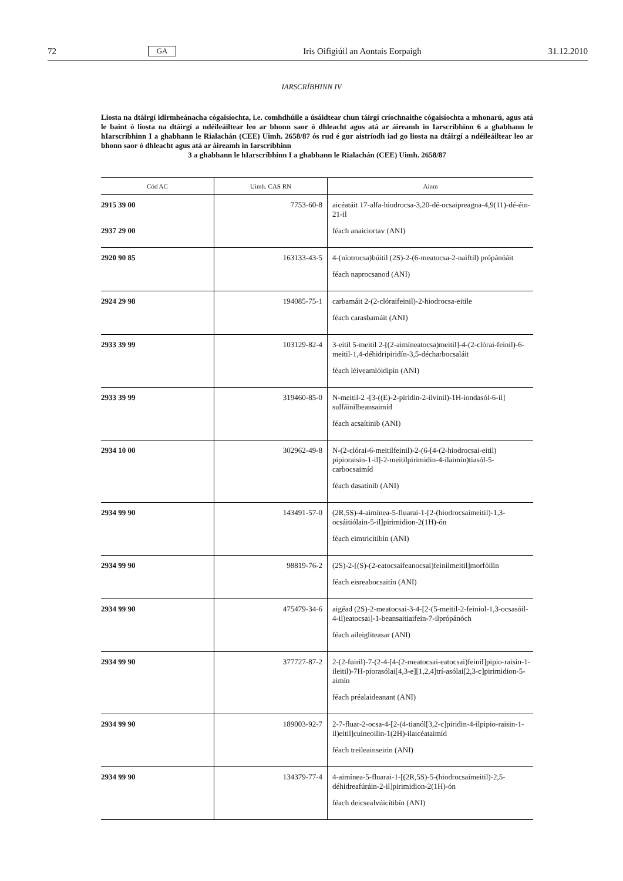72 GA Iris Oifigiúil an Aontais Eorpaigh 31.12.2010
IARSCRÍBHINN IV
Liosta na dtáirgí idirmheánacha cógaisíochta, i.e. comhdhúile a úsáidtear chun táirgí críochnaithe cógaisíochta a mhonarú, agus atá le baint ó liosta na dtáirgí a ndéileáiltear leo ar bhonn saor ó dhleacht agus atá ar áireamh in Iarscríbhinn 6 a ghabhann le hIarscríbhinn I a ghabhann le Rialachán (CEE) Uimh. 2658/87 ós rud é gur aistríodh iad go liosta na dtáirgí a ndéileáiltear leo ar bhonn saor ó dhleacht agus atá ar áireamh in Iarscríbhinn
3 a ghabhann le hIarscríbhinn I a ghabhann le Rialachán (CEE) Uimh. 2658/87
| Cód AC | Uimh. CAS RN | Ainm |
| --- | --- | --- |
| 2915 39 00 2937 29 00 | 7753-60-8 | aicéatáit 17-alfa-hiodrocsa-3,20-dé-ocsaipreagna-4,9(11)-dé-éin-21-il féach anaiciortav (ANI) |
| 2920 90 85 | 163133-43-5 | 4-(níotrocsa)búitil (2S)-2-(6-meatocsa-2-naiftil) própánóáit féach naprocsanod (ANI) |
| 2924 29 98 | 194085-75-1 | carbamáit 2-(2-clóraifeinil)-2-hiodrocsa-eitile féach carasbamáit (ANI) |
| 2933 39 99 | 103129-82-4 | 3-eitil 5-meitil 2-[(2-aimíneatocsa)meitil]-4-(2-clórai-feinil)-6-meitil-1,4-déhidripiridín-3,5-décharbocsaláit féach léiveamlóidipín (ANI) |
| 2933 39 99 | 319460-85-0 | N-meitil-2 -[3-((E)-2-piridin-2-ilvinil)-1H-iondasól-6-il] sulfáinilbeansaimíd féach acsaítinib (ANI) |
| 2934 10 00 | 302962-49-8 | N-(2-clórai-6-meitilfeinil)-2-(6-[4-(2-hiodrocsai-eitil) pipioraisin-1-il]-2-meitilpirimidin-4-ilaimín)tiasól-5-carbocsaimíd féach dasatinib (ANI) |
| 2934 99 90 | 143491-57-0 | (2R,5S)-4-aimínea-5-fluarai-1-[2-(hiodrocsaimeitil)-1,3-ocsáitiólain-5-il]pirimidion-2(1H)-ón féach eimtricítibín (ANI) |
| 2934 99 90 | 98819-76-2 | (2S)-2-[(S)-(2-eatocsaifeanocsai)feinilmeitil]morfóilín féach eisreabocsaitín (ANI) |
| 2934 99 90 | 475479-34-6 | aigéad (2S)-2-meatocsai-3-4-[2-(5-meitil-2-feiniol-1,3-ocsasóil-4-il)eatocsai]-1-beansaitiaifein-7-ilprópánóch féach aileigliteasar (ANI) |
| 2934 99 90 | 377727-87-2 | 2-(2-fuiril)-7-(2-4-[4-(2-meatocsai-eatocsai)feinil]pipio-raisin-1-ileitil)-7H-piorasólai[4,3-e][1,2,4]trí-asólai[2,3-c]pirimidion-5-aimín féach préalaideanant (ANI) |
| 2934 99 90 | 189003-92-7 | 2-7-fluar-2-ocsa-4-[2-(4-tianól[3,2-c]piridin-4-ilpipio-raisin-1-il)eitil]cuineoilin-1(2H)-ilaicéataimíd féach treileainseirin (ANI) |
| 2934 99 90 | 134379-77-4 | 4-aimínea-5-fluarai-1-[(2R,5S)-5-(hiodrocsaimeitil)-2,5-déhidreafúráin-2-il]pirimidion-2(1H)-ón féach deicsealvúicítibín (ANI) |